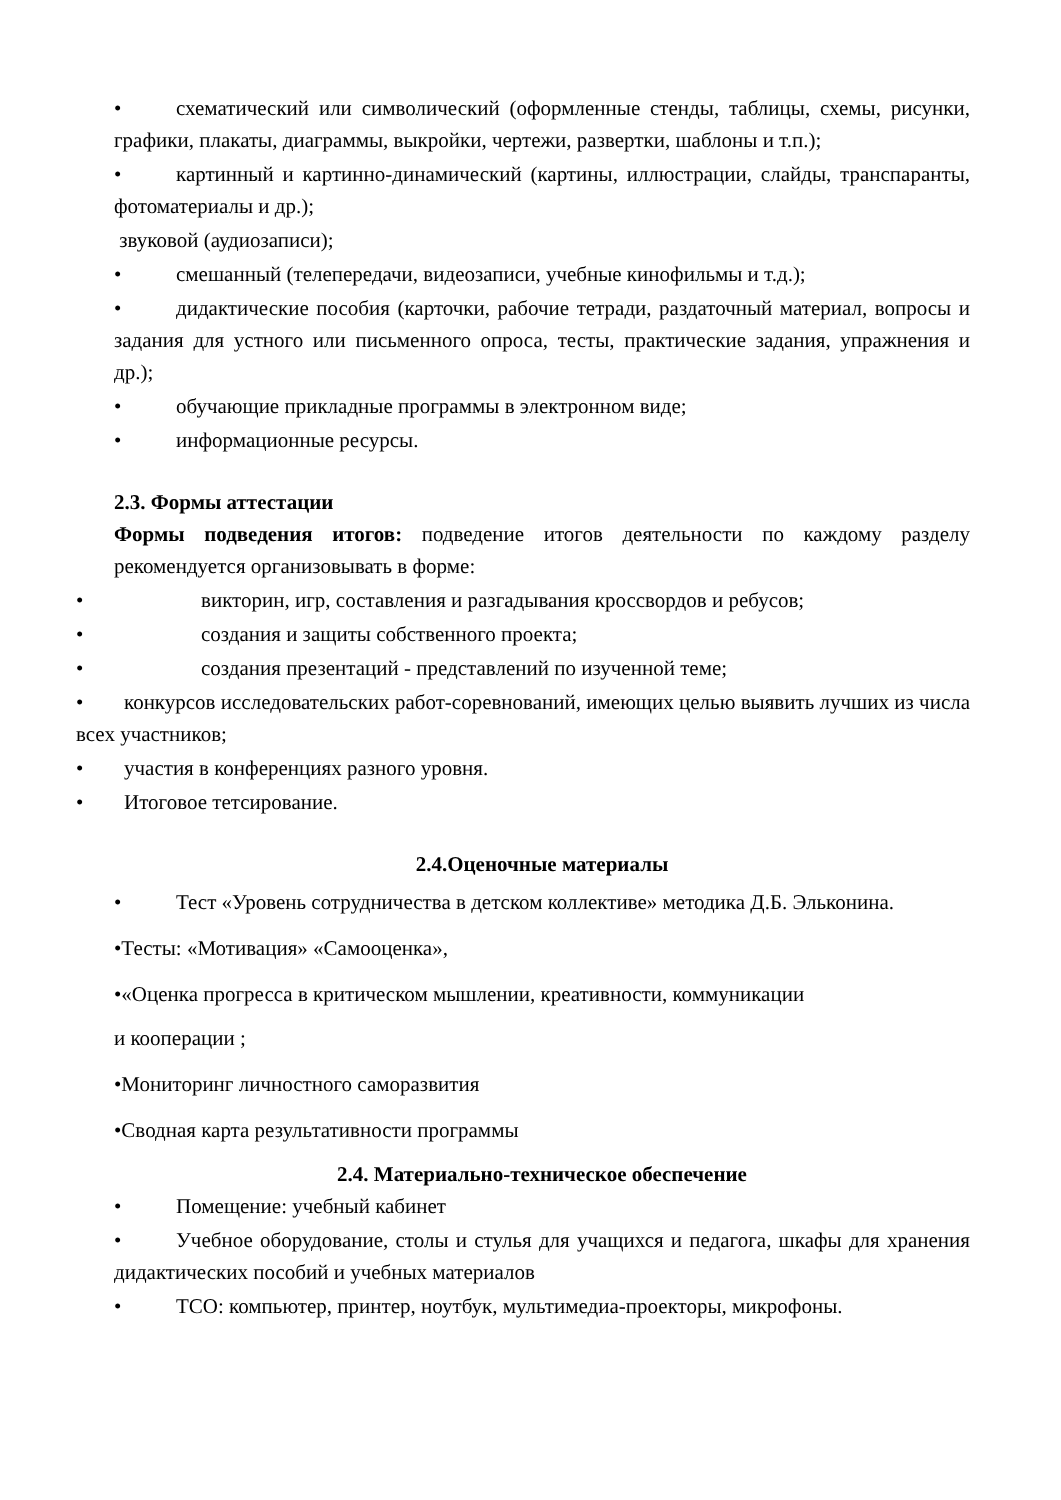• схематический или символический (оформленные стенды, таблицы, схемы, рисунки, графики, плакаты, диаграммы, выкройки, чертежи, развертки, шаблоны и т.п.);
• картинный и картинно-динамический (картины, иллюстрации, слайды, транспаранты, фотоматериалы и др.);
звуковой (аудиозаписи);
• смешанный (телепередачи, видеозаписи, учебные кинофильмы и т.д.);
• дидактические пособия (карточки, рабочие тетради, раздаточный материал, вопросы и задания для устного или письменного опроса, тесты, практические задания, упражнения и др.);
• обучающие прикладные программы в электронном виде;
• информационные ресурсы.
2.3. Формы аттестации
Формы подведения итогов: подведение итогов деятельности по каждому разделу рекомендуется организовывать в форме:
• викторин, игр, составления и разгадывания кроссвордов и ребусов;
• создания и защиты собственного проекта;
• создания презентаций - представлений по изученной теме;
• конкурсов исследовательских работ-соревнований, имеющих целью выявить лучших из числа всех участников;
• участия в конференциях разного уровня.
• Итоговое тетсирование.
2.4.Оценочные материалы
• Тест «Уровень сотрудничества в детском коллективе» методика Д.Б. Эльконина.
•Тесты: «Мотивация» «Самооценка»,
•«Оценка прогресса в критическом мышлении, креативности, коммуникации
и кооперации ;
•Мониторинг личностного саморазвития
•Сводная карта результативности программы
2.4. Материально-техническое обеспечение
• Помещение: учебный кабинет
• Учебное оборудование, столы и стулья для учащихся и педагога, шкафы для хранения дидактических пособий и учебных материалов
• ТСО: компьютер, принтер, ноутбук, мультимедиа-проекторы, микрофоны.